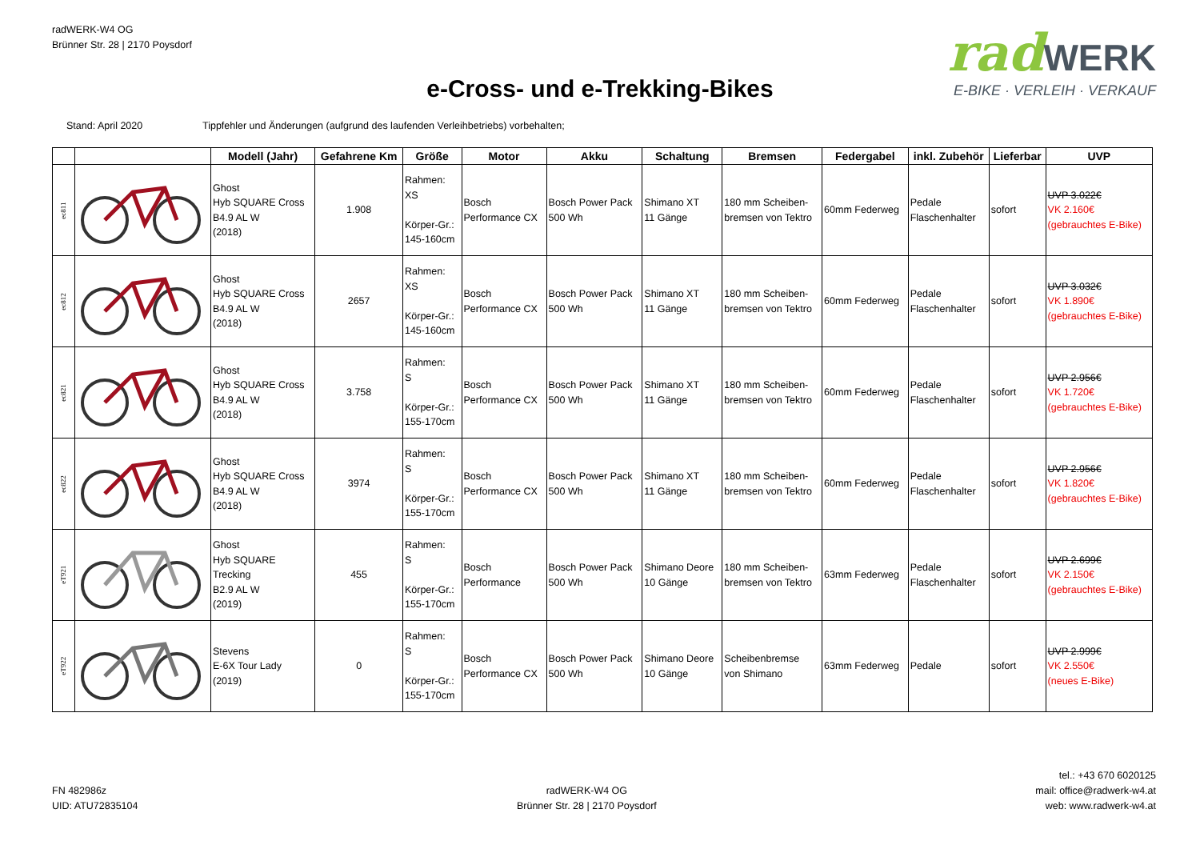radWERK-W4 OG
Brünner Str. 28 | 2170 Poysdorf
rad WERK
E-BIKE · VERLEIH · VERKAUF
e-Cross- und e-Trekking-Bikes
Stand: April 2020 Tippfehler und Änderungen (aufgrund des laufenden Verleihbetriebs) vorbehalten;
| | | Modell (Jahr) | Gefahrene Km | Größe | Motor | Akku | Schaltung | Bremsen | Federgabel | inkl. Zubehör | Lieferbar | UVP |
| --- | --- | --- | --- | --- | --- | --- | --- | --- | --- | --- | --- | --- |
| ec811 | | Ghost Hyb SQUARE Cross B4.9 AL W (2018) | 1.908 | Rahmen: XS Körper-Gr.: 145-160cm | Bosch Performance CX | Bosch Power Pack 500 Wh | Shimano XT 11 Gänge | 180 mm Scheiben- bremsen von Tektro | 60mm Federweg | Pedale Flaschenhalter | sofort | UVP 3.022€ VK 2.160€ (gebrauchtes E-Bike) |
| ec812 | | Ghost Hyb SQUARE Cross B4.9 AL W (2018) | 2657 | Rahmen: XS Körper-Gr.: 145-160cm | Bosch Performance CX | Bosch Power Pack 500 Wh | Shimano XT 11 Gänge | 180 mm Scheiben- bremsen von Tektro | 60mm Federweg | Pedale Flaschenhalter | sofort | UVP 3.032€ VK 1.890€ (gebrauchtes E-Bike) |
| ec821 | | Ghost Hyb SQUARE Cross B4.9 AL W (2018) | 3.758 | Rahmen: S Körper-Gr.: 155-170cm | Bosch Performance CX | Bosch Power Pack 500 Wh | Shimano XT 11 Gänge | 180 mm Scheiben- bremsen von Tektro | 60mm Federweg | Pedale Flaschenhalter | sofort | UVP 2.956€ VK 1.720€ (gebrauchtes E-Bike) |
| ec822 | | Ghost Hyb SQUARE Cross B4.9 AL W (2018) | 3974 | Rahmen: S Körper-Gr.: 155-170cm | Bosch Performance CX | Bosch Power Pack 500 Wh | Shimano XT 11 Gänge | 180 mm Scheiben- bremsen von Tektro | 60mm Federweg | Pedale Flaschenhalter | sofort | UVP 2.956€ VK 1.820€ (gebrauchtes E-Bike) |
| eT921 | | Ghost Hyb SQUARE Trecking B2.9 AL W (2019) | 455 | Rahmen: S Körper-Gr.: 155-170cm | Bosch Performance | Bosch Power Pack 500 Wh | Shimano Deore 10 Gänge | 180 mm Scheiben- bremsen von Tektro | 63mm Federweg | Pedale Flaschenhalter | sofort | UVP 2.699€ VK 2.150€ (gebrauchtes E-Bike) |
| eT922 | | Stevens E-6X Tour Lady (2019) | 0 | Rahmen: S Körper-Gr.: 155-170cm | Bosch Performance CX | Bosch Power Pack 500 Wh | Shimano Deore 10 Gänge | Scheibenbremse von Shimano | 63mm Federweg | Pedale | sofort | UVP 2.999€ VK 2.550€ (neues E-Bike) |
FN 482986z
UID: ATU72835104
radWERK-W4 OG
Brünner Str. 28 | 2170 Poysdorf
tel.: +43 670 6020125
mail: office@radwerk-w4.at
web: www.radwerk-w4.at